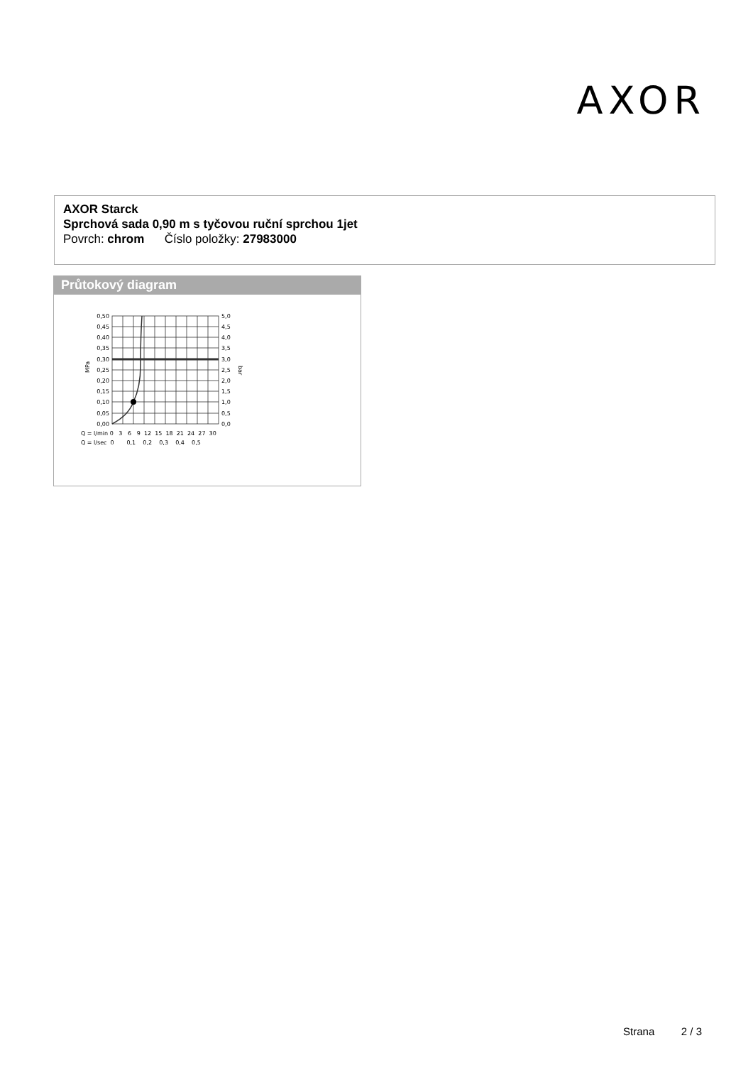AXOR
AXOR Starck
Sprchová sada 0,90 m s tyčovou ruční sprchou 1jet
Povrch: chrom Číslo položky: 27983000
Průtokový diagram
0,50
0,45
0,40
0,35
0,30
0,25
0,20
0,15
0,10
0,05
0,00
5,0
4,5
4,0
3,5
3,0
2,5
2,0
1,5
1,0
0,5
0,0
MPa
bar
Q = l/min 0 3 6 9 12 15 18 21 24 27 30
Q = l/sec 0 0,1 0,2 0,3 0,4 0,5
Strana 2 / 3